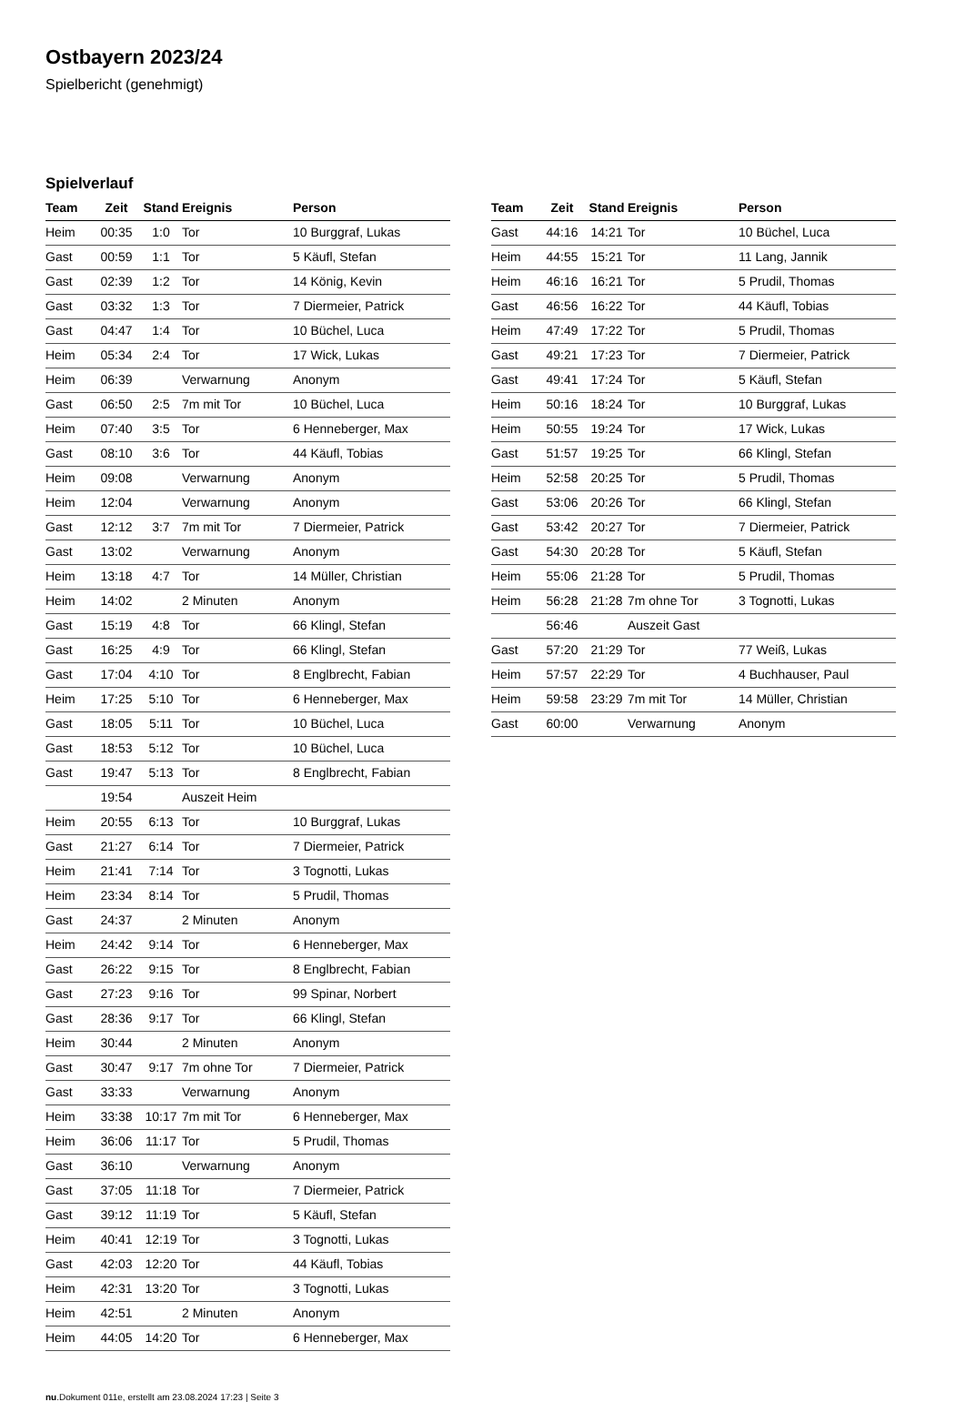Ostbayern 2023/24
Spielbericht (genehmigt)
Spielverlauf
| Team | Zeit | Stand | Ereignis | Person |
| --- | --- | --- | --- | --- |
| Heim | 00:35 | 1:0 | Tor | 10 Burggraf, Lukas |
| Gast | 00:59 | 1:1 | Tor | 5 Käufl, Stefan |
| Gast | 02:39 | 1:2 | Tor | 14 König, Kevin |
| Gast | 03:32 | 1:3 | Tor | 7 Diermeier, Patrick |
| Gast | 04:47 | 1:4 | Tor | 10 Büchel, Luca |
| Heim | 05:34 | 2:4 | Tor | 17 Wick, Lukas |
| Heim | 06:39 | | Verwarnung | Anonym |
| Gast | 06:50 | 2:5 | 7m mit Tor | 10 Büchel, Luca |
| Heim | 07:40 | 3:5 | Tor | 6 Henneberger, Max |
| Gast | 08:10 | 3:6 | Tor | 44 Käufl, Tobias |
| Heim | 09:08 | | Verwarnung | Anonym |
| Heim | 12:04 | | Verwarnung | Anonym |
| Gast | 12:12 | 3:7 | 7m mit Tor | 7 Diermeier, Patrick |
| Gast | 13:02 | | Verwarnung | Anonym |
| Heim | 13:18 | 4:7 | Tor | 14 Müller, Christian |
| Heim | 14:02 | | 2 Minuten | Anonym |
| Gast | 15:19 | 4:8 | Tor | 66 Klingl, Stefan |
| Gast | 16:25 | 4:9 | Tor | 66 Klingl, Stefan |
| Gast | 17:04 | 4:10 | Tor | 8 Englbrecht, Fabian |
| Heim | 17:25 | 5:10 | Tor | 6 Henneberger, Max |
| Gast | 18:05 | 5:11 | Tor | 10 Büchel, Luca |
| Gast | 18:53 | 5:12 | Tor | 10 Büchel, Luca |
| Gast | 19:47 | 5:13 | Tor | 8 Englbrecht, Fabian |
| | 19:54 | | Auszeit Heim | |
| Heim | 20:55 | 6:13 | Tor | 10 Burggraf, Lukas |
| Gast | 21:27 | 6:14 | Tor | 7 Diermeier, Patrick |
| Heim | 21:41 | 7:14 | Tor | 3 Tognotti, Lukas |
| Heim | 23:34 | 8:14 | Tor | 5 Prudil, Thomas |
| Gast | 24:37 | | 2 Minuten | Anonym |
| Heim | 24:42 | 9:14 | Tor | 6 Henneberger, Max |
| Gast | 26:22 | 9:15 | Tor | 8 Englbrecht, Fabian |
| Gast | 27:23 | 9:16 | Tor | 99 Spinar, Norbert |
| Gast | 28:36 | 9:17 | Tor | 66 Klingl, Stefan |
| Heim | 30:44 | | 2 Minuten | Anonym |
| Gast | 30:47 | 9:17 | 7m ohne Tor | 7 Diermeier, Patrick |
| Gast | 33:33 | | Verwarnung | Anonym |
| Heim | 33:38 | 10:17 | 7m mit Tor | 6 Henneberger, Max |
| Heim | 36:06 | 11:17 | Tor | 5 Prudil, Thomas |
| Gast | 36:10 | | Verwarnung | Anonym |
| Gast | 37:05 | 11:18 | Tor | 7 Diermeier, Patrick |
| Gast | 39:12 | 11:19 | Tor | 5 Käufl, Stefan |
| Heim | 40:41 | 12:19 | Tor | 3 Tognotti, Lukas |
| Gast | 42:03 | 12:20 | Tor | 44 Käufl, Tobias |
| Heim | 42:31 | 13:20 | Tor | 3 Tognotti, Lukas |
| Heim | 42:51 | | 2 Minuten | Anonym |
| Heim | 44:05 | 14:20 | Tor | 6 Henneberger, Max |
| Team | Zeit | Stand | Ereignis | Person |
| --- | --- | --- | --- | --- |
| Gast | 44:16 | 14:21 | Tor | 10 Büchel, Luca |
| Heim | 44:55 | 15:21 | Tor | 11 Lang, Jannik |
| Heim | 46:16 | 16:21 | Tor | 5 Prudil, Thomas |
| Gast | 46:56 | 16:22 | Tor | 44 Käufl, Tobias |
| Heim | 47:49 | 17:22 | Tor | 5 Prudil, Thomas |
| Gast | 49:21 | 17:23 | Tor | 7 Diermeier, Patrick |
| Gast | 49:41 | 17:24 | Tor | 5 Käufl, Stefan |
| Heim | 50:16 | 18:24 | Tor | 10 Burggraf, Lukas |
| Heim | 50:55 | 19:24 | Tor | 17 Wick, Lukas |
| Gast | 51:57 | 19:25 | Tor | 66 Klingl, Stefan |
| Heim | 52:58 | 20:25 | Tor | 5 Prudil, Thomas |
| Gast | 53:06 | 20:26 | Tor | 66 Klingl, Stefan |
| Gast | 53:42 | 20:27 | Tor | 7 Diermeier, Patrick |
| Gast | 54:30 | 20:28 | Tor | 5 Käufl, Stefan |
| Heim | 55:06 | 21:28 | Tor | 5 Prudil, Thomas |
| Heim | 56:28 | 21:28 | 7m ohne Tor | 3 Tognotti, Lukas |
| | 56:46 | | Auszeit Gast | |
| Gast | 57:20 | 21:29 | Tor | 77 Weiß, Lukas |
| Heim | 57:57 | 22:29 | Tor | 4 Buchhauser, Paul |
| Heim | 59:58 | 23:29 | 7m mit Tor | 14 Müller, Christian |
| Gast | 60:00 | | Verwarnung | Anonym |
nu.Dokument 011e, erstellt am 23.08.2024 17:23 | Seite 3